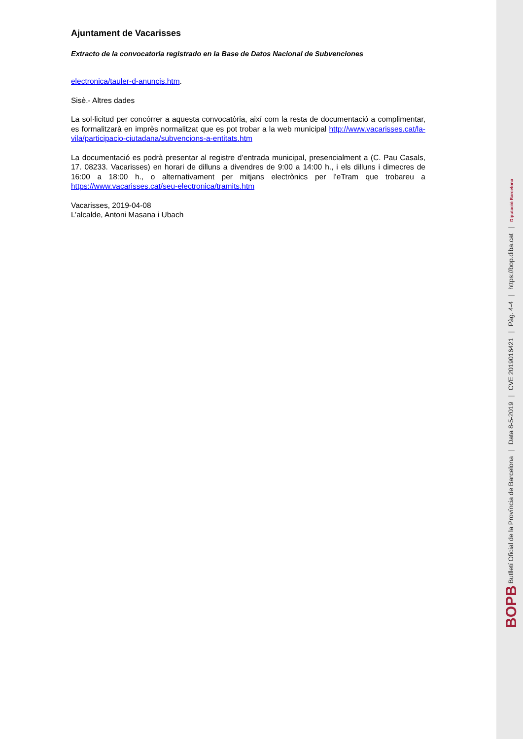Ajuntament de Vacarisses
Extracto de la convocatoria registrado en la Base de Datos Nacional de Subvenciones
electronica/tauler-d-anuncis.htm.
Sisè.- Altres dades
La sol·licitud per concórrer a aquesta convocatòria, així com la resta de documentació a complimentar, es formalitzarà en imprès normalitzat que es pot trobar a la web municipal http://www.vacarisses.cat/la-vila/participacio-ciutadana/subvencions-a-entitats.htm
La documentació es podrà presentar al registre d’entrada municipal, presencialment a (C. Pau Casals, 17. 08233. Vacarisses) en horari de dilluns a divendres de 9:00 a 14:00 h., i els dilluns i dimecres de 16:00 a 18:00 h., o alternativament per mitjans electrònics per l’eTram que trobareu a https://www.vacarisses.cat/seu-electronica/tramits.htm
Vacarisses, 2019-04-08
L’alcalde, Antoni Masana i Ubach
BOPB Butlletí Oficial de la Província de Barcelona | Data 8-5-2019 | CVE 2019016421 | Pàg. 4-4 | https://bop.diba.cat | Diputació Barcelona